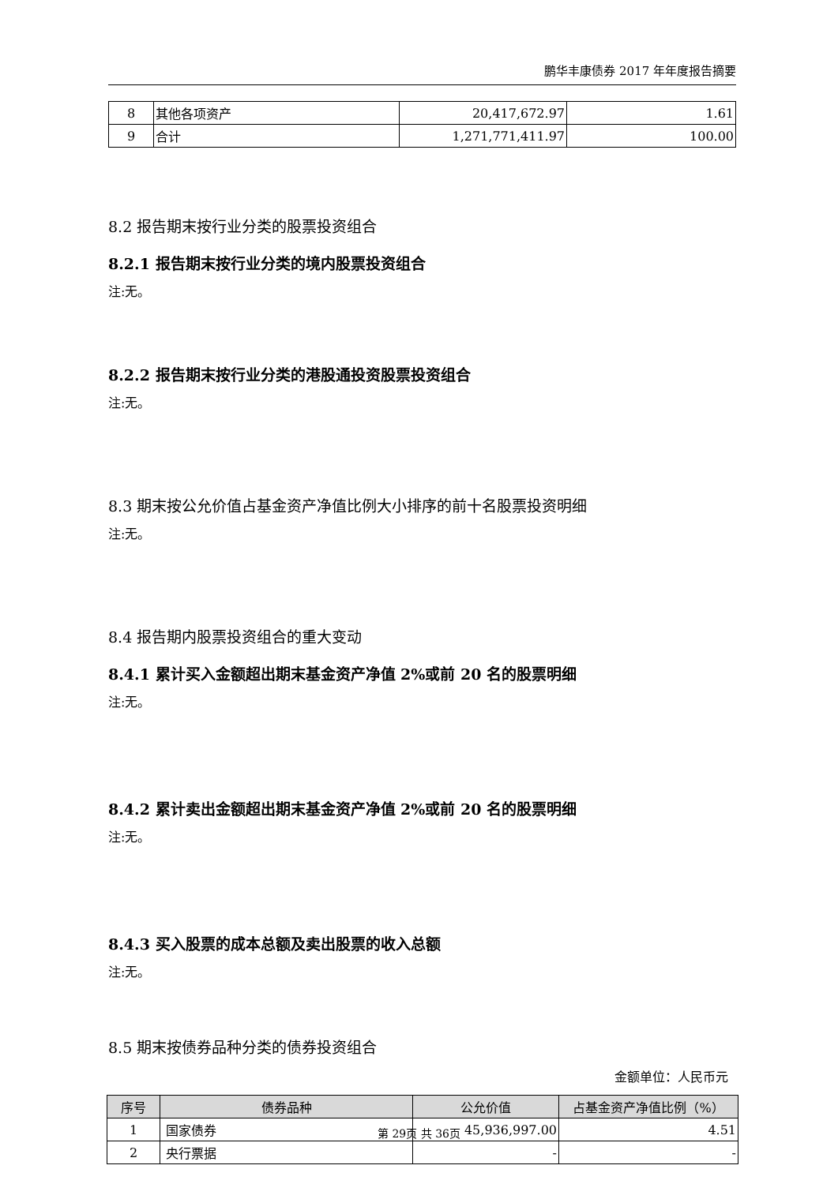鹏华丰康债券 2017 年年度报告摘要
| 8 | 其他各项资产 | 20,417,672.97 | 1.61 |
| 9 | 合计 | 1,271,771,411.97 | 100.00 |
8.2 报告期末按行业分类的股票投资组合
8.2.1 报告期末按行业分类的境内股票投资组合
注:无。
8.2.2 报告期末按行业分类的港股通投资股票投资组合
注:无。
8.3 期末按公允价值占基金资产净值比例大小排序的前十名股票投资明细
注:无。
8.4 报告期内股票投资组合的重大变动
8.4.1 累计买入金额超出期末基金资产净值 2%或前 20 名的股票明细
注:无。
8.4.2 累计卖出金额超出期末基金资产净值 2%或前 20 名的股票明细
注:无。
8.4.3 买入股票的成本总额及卖出股票的收入总额
注:无。
8.5 期末按债券品种分类的债券投资组合
金额单位：人民币元
| 序号 | 债券品种 | 公允价值 | 占基金资产净值比例（%） |
| --- | --- | --- | --- |
| 1 | 国家债券 | 45,936,997.00 | 4.51 |
| 2 | 央行票据 | - | - |
第 29页 共 36页